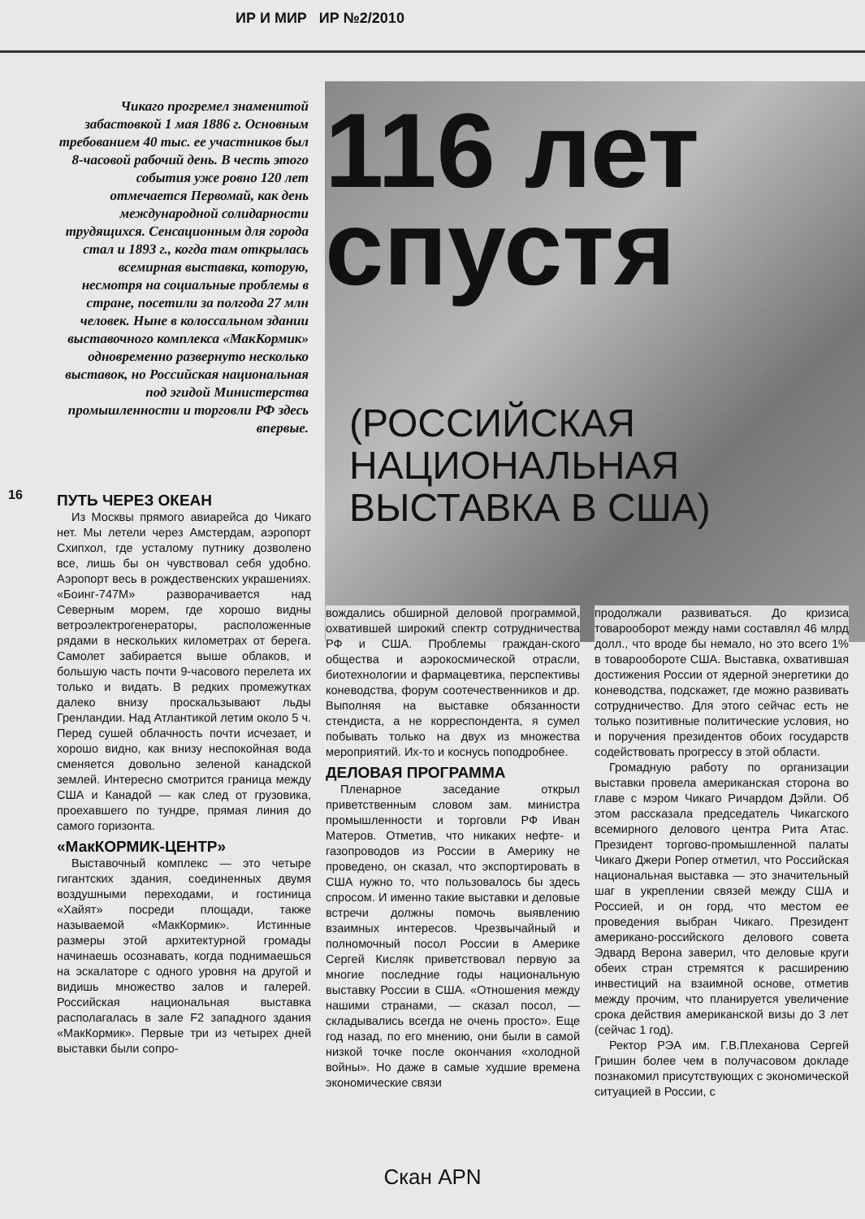ИР И МИР ИР №2/2010
Чикаго прогремел знаменитой забастовкой 1 мая 1886 г. Основным требованием 40 тыс. ее участников был 8-часовой рабочий день. В честь этого события уже ровно 120 лет отмечается Первомай, как день международной солидарности трудящихся. Сенсационным для города стал и 1893 г., когда там открылась всемирная выставка, которую, несмотря на социальные проблемы в стране, посетили за полгода 27 млн человек. Ныне в колоссальном здании выставочного комплекса «МакКормик» одновременно развернуто несколько выставок, но Российская национальная под эгидой Министерства промышленности и торговли РФ здесь впервые.
116 лет спустя
(РОССИЙСКАЯ НАЦИОНАЛЬНАЯ ВЫСТАВКА В США)
16
ПУТЬ ЧЕРЕЗ ОКЕАН
Из Москвы прямого авиарейса до Чикаго нет. Мы летели через Амстердам, аэропорт Схипхол, где усталому путнику дозволено все, лишь бы он чувствовал себя удобно. Аэропорт весь в рождественских украшениях. «Боинг-747М» разворачивается над Северным морем, где хорошо видны ветроэлектрогенераторы, расположенные рядами в нескольких километрах от берега. Самолет забирается выше облаков, и большую часть почти 9-часового перелета их только и видать. В редких промежутках далеко внизу проскальзывают льды Гренландии. Над Атлантикой летим около 5 ч. Перед сушей облачность почти исчезает, и хорошо видно, как внизу неспокойная вода сменяется довольно зеленой канадской землей. Интересно смотрится граница между США и Канадой — как след от грузовика, проехавшего по тундре, прямая линия до самого горизонта.
«МакКОРМИК-ЦЕНТР»
Выставочный комплекс — это четыре гигантских здания, соединенных двумя воздушными переходами, и гостиница «Хайят» посреди площади, также называемой «МакКормик». Истинные размеры этой архитектурной громады начинаешь осознавать, когда поднимаешься на эскалаторе с одного уровня на другой и видишь множество залов и галерей. Российская национальная выставка располагалась в зале F2 западного здания «МакКормик». Первые три из четырех дней выставки были сопро-
вождались обширной деловой программой, охватившей широкий спектр сотрудничества РФ и США. Проблемы граждан-ского общества и аэрокосмической отрасли, биотехнологии и фармацевтика, перспективы коневодства, форум соотечественников и др. Выполняя на выставке обязанности стендиста, а не корреспондента, я сумел побывать только на двух из множества мероприятий. Их-то и коснусь поподробнее.
ДЕЛОВАЯ ПРОГРАММА
Пленарное заседание открыл приветственным словом зам. министра промышленности и торговли РФ Иван Матеров. Отметив, что никаких нефте- и газопроводов из России в Америку не проведено, он сказал, что экспортировать в США нужно то, что пользовалось бы здесь спросом. И именно такие выставки и деловые встречи должны помочь выявлению взаимных интересов. Чрезвычайный и полномочный посол России в Америке Сергей Кисляк приветствовал первую за многие последние годы национальную выставку России в США. «Отношения между нашими странами, — сказал посол, — складывались всегда не очень просто». Еще год назад, по его мнению, они были в самой низкой точке после окончания «холодной войны». Но даже в самые худшие времена экономические связи
продолжали развиваться. До кризиса товарооборот между нами составлял 46 млрд долл., что вроде бы немало, но это всего 1% в товарообороте США. Выставка, охватившая достижения России от ядерной энергетики до коневодства, подскажет, где можно развивать сотрудничество. Для этого сейчас есть не только позитивные политические условия, но и поручения президентов обоих государств содействовать прогрессу в этой области.
Громадную работу по организации выставки провела американская сторона во главе с мэром Чикаго Ричардом Дэйли. Об этом рассказала председатель Чикагского всемирного делового центра Рита Атас. Президент торгово-промышленной палаты Чикаго Джери Ропер отметил, что Российская национальная выставка — это значительный шаг в укреплении связей между США и Россией, и он горд, что местом ее проведения выбран Чикаго. Президент американо-российского делового совета Эдвард Верона заверил, что деловые круги обеих стран стремятся к расширению инвестиций на взаимной основе, отметив между прочим, что планируется увеличение срока действия американской визы до 3 лет (сейчас 1 год).
Ректор РЭА им. Г.В.Плеханова Сергей Гришин более чем в получасовом докладе познакомил присутствующих с экономической ситуацией в России, с
Скан APN